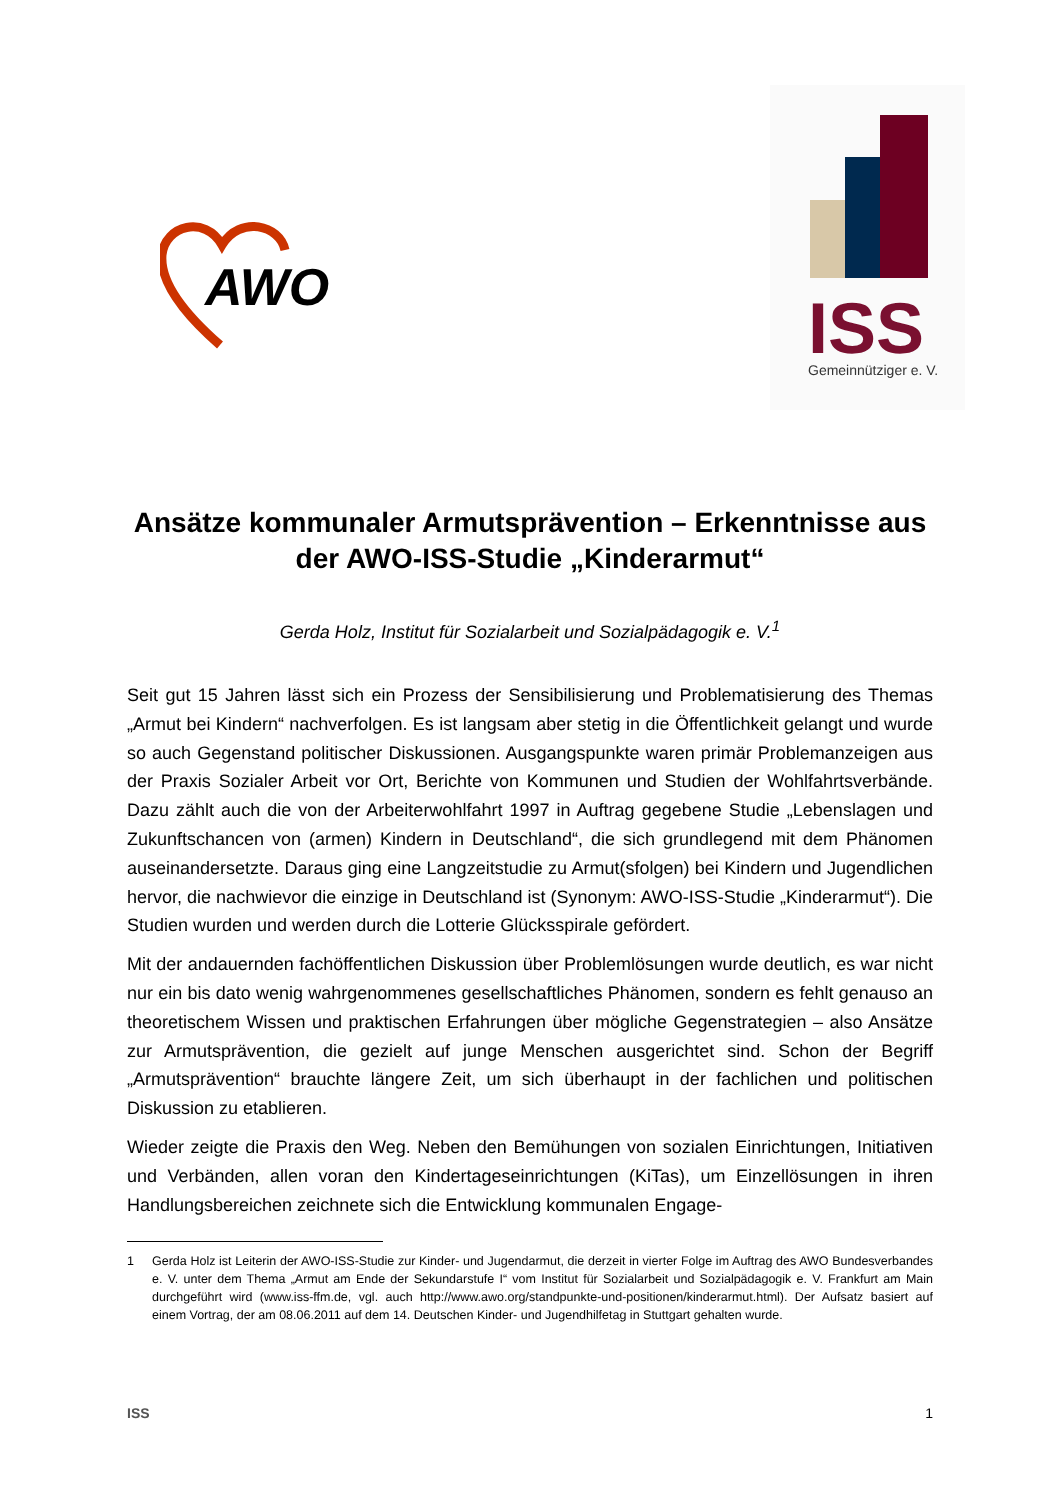AWO
ISS
Gemeinnütziger e. V.
Ansätze kommunaler Armutsprävention – Erkenntnisse aus der AWO-ISS-Studie „Kinderarmut“
Gerda Holz, Institut für Sozialarbeit und Sozialpädagogik e. V.<sup>1</sup>
Seit gut 15 Jahren lässt sich ein Prozess der Sensibilisierung und Problematisierung des Themas „Armut bei Kindern“ nachverfolgen. Es ist langsam aber stetig in die Öffentlichkeit gelangt und wurde so auch Gegenstand politischer Diskussionen. Ausgangspunkte waren primär Problemanzeigen aus der Praxis Sozialer Arbeit vor Ort, Berichte von Kommunen und Studien der Wohlfahrtsverbände. Dazu zählt auch die von der Arbeiterwohlfahrt 1997 in Auftrag gegebene Studie „Lebenslagen und Zukunftschancen von (armen) Kindern in Deutschland“, die sich grundlegend mit dem Phänomen auseinandersetzte. Daraus ging eine Langzeitstudie zu Armut(sfolgen) bei Kindern und Jugendlichen hervor, die nachwievor die einzige in Deutschland ist (Synonym: AWO-ISS-Studie „Kinderarmut“). Die Studien wurden und werden durch die Lotterie Glücksspirale gefördert.
Mit der andauernden fachöffentlichen Diskussion über Problemlösungen wurde deutlich, es war nicht nur ein bis dato wenig wahrgenommenes gesellschaftliches Phänomen, sondern es fehlt genauso an theoretischem Wissen und praktischen Erfahrungen über mögliche Gegenstrategien – also Ansätze zur Armutsprävention, die gezielt auf junge Menschen ausgerichtet sind. Schon der Begriff „Armutsprävention“ brauchte längere Zeit, um sich überhaupt in der fachlichen und politischen Diskussion zu etablieren.
Wieder zeigte die Praxis den Weg. Neben den Bemühungen von sozialen Einrichtungen, Initiativen und Verbänden, allen voran den Kindertageseinrichtungen (KiTas), um Einzellösungen in ihren Handlungsbereichen zeichnete sich die Entwicklung kommunalen Engage-
1 Gerda Holz ist Leiterin der AWO-ISS-Studie zur Kinder- und Jugendarmut, die derzeit in vierter Folge im Auftrag des AWO Bundesverbandes e. V. unter dem Thema „Armut am Ende der Sekundarstufe I“ vom Institut für Sozialarbeit und Sozialpädagogik e. V. Frankfurt am Main durchgeführt wird (www.iss-ffm.de, vgl. auch http://www.awo.org/standpunkte-und-positionen/kinderarmut.html). Der Aufsatz basiert auf einem Vortrag, der am 08.06.2011 auf dem 14. Deutschen Kinder- und Jugendhilfetag in Stuttgart gehalten wurde.
ISS 1